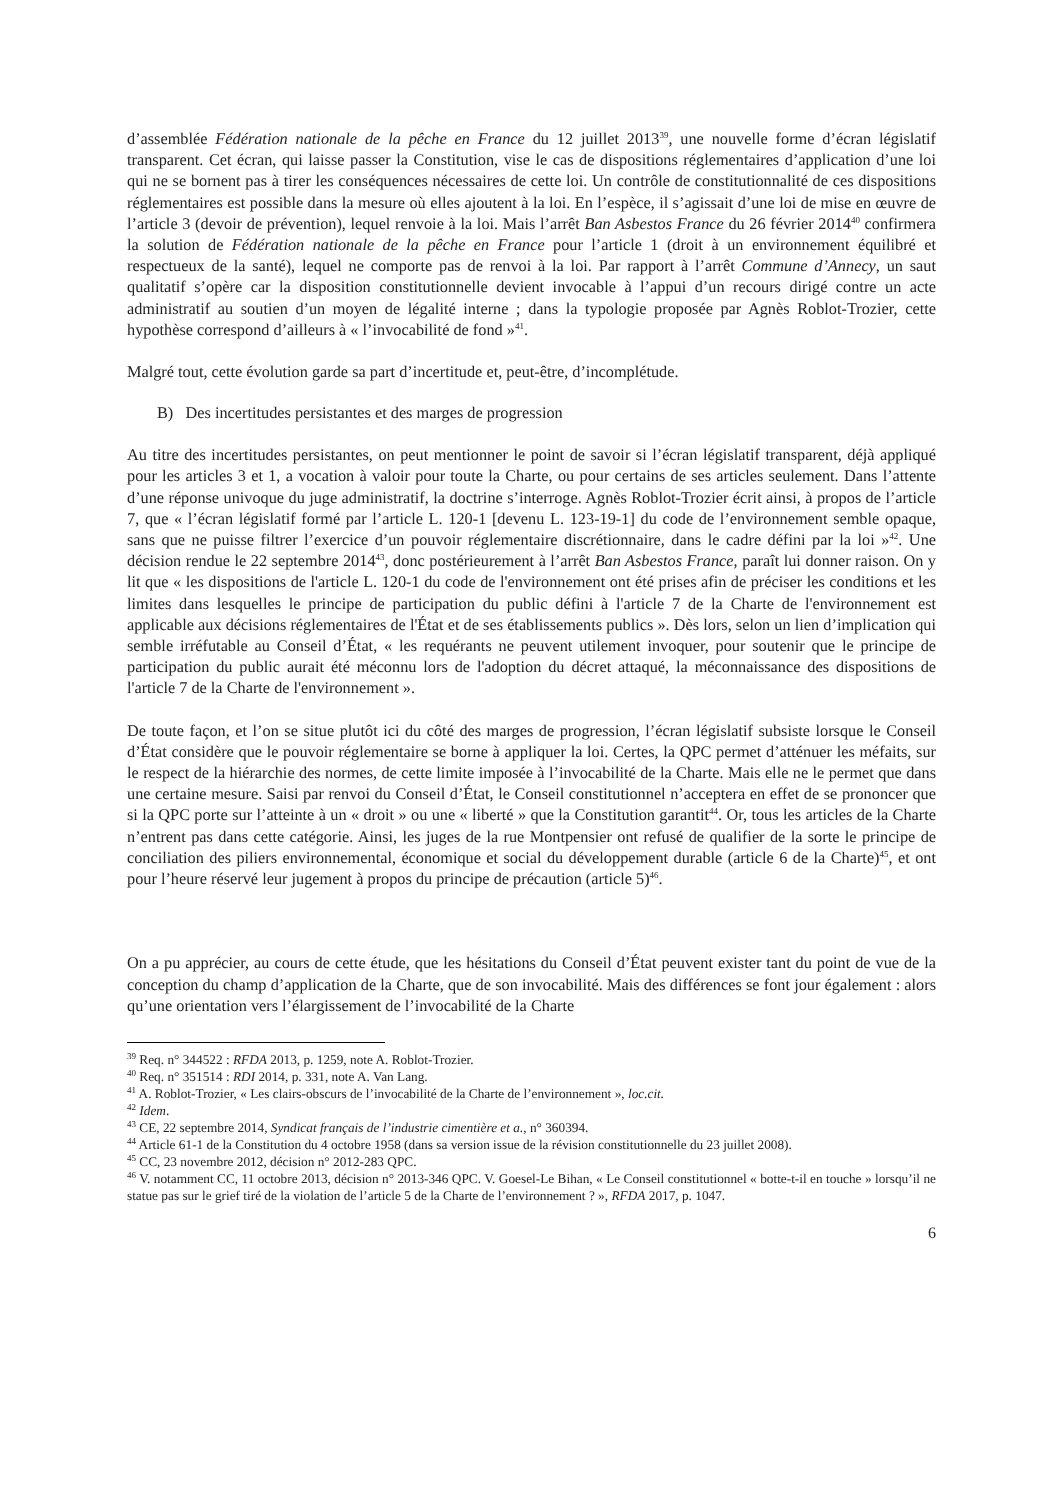d’assemblée Fédération nationale de la pêche en France du 12 juillet 2013<sup>39</sup>, une nouvelle forme d’écran législatif transparent. Cet écran, qui laisse passer la Constitution, vise le cas de dispositions réglementaires d’application d’une loi qui ne se bornent pas à tirer les conséquences nécessaires de cette loi. Un contrôle de constitutionnalité de ces dispositions réglementaires est possible dans la mesure où elles ajoutent à la loi. En l’espèce, il s’agissait d’une loi de mise en œuvre de l’article 3 (devoir de prévention), lequel renvoie à la loi. Mais l’arrêt Ban Asbestos France du 26 février 2014<sup>40</sup> confirmera la solution de Fédération nationale de la pêche en France pour l’article 1 (droit à un environnement équilibré et respectueux de la santé), lequel ne comporte pas de renvoi à la loi. Par rapport à l’arrêt Commune d’Annecy, un saut qualitatif s’opère car la disposition constitutionnelle devient invocable à l’appui d’un recours dirigé contre un acte administratif au soutien d’un moyen de légalité interne ; dans la typologie proposée par Agnès Roblot-Trozier, cette hypothèse correspond d’ailleurs à « l’invocabilité de fond »<sup>41</sup>.
Malgré tout, cette évolution garde sa part d’incertitude et, peut-être, d’incomplétude.
B) Des incertitudes persistantes et des marges de progression
Au titre des incertitudes persistantes, on peut mentionner le point de savoir si l’écran législatif transparent, déjà appliqué pour les articles 3 et 1, a vocation à valoir pour toute la Charte, ou pour certains de ses articles seulement. Dans l’attente d’une réponse univoque du juge administratif, la doctrine s’interroge. Agnès Roblot-Trozier écrit ainsi, à propos de l’article 7, que « l’écran législatif formé par l’article L. 120-1 [devenu L. 123-19-1] du code de l’environnement semble opaque, sans que ne puisse filtrer l’exercice d’un pouvoir réglementaire discrétionnaire, dans le cadre défini par la loi »<sup>42</sup>. Une décision rendue le 22 septembre 2014<sup>43</sup>, donc postérieurement à l’arrêt Ban Asbestos France, paraît lui donner raison. On y lit que « les dispositions de l'article L. 120-1 du code de l'environnement ont été prises afin de préciser les conditions et les limites dans lesquelles le principe de participation du public défini à l'article 7 de la Charte de l'environnement est applicable aux décisions réglementaires de l'État et de ses établissements publics ». Dès lors, selon un lien d’implication qui semble irréfutable au Conseil d’État, « les requérants ne peuvent utilement invoquer, pour soutenir que le principe de participation du public aurait été méconnu lors de l'adoption du décret attaqué, la méconnaissance des dispositions de l'article 7 de la Charte de l'environnement ».
De toute façon, et l’on se situe plutôt ici du côté des marges de progression, l’écran législatif subsiste lorsque le Conseil d’État considère que le pouvoir réglementaire se borne à appliquer la loi. Certes, la QPC permet d’atténuer les méfaits, sur le respect de la hiérarchie des normes, de cette limite imposée à l’invocabilité de la Charte. Mais elle ne le permet que dans une certaine mesure. Saisi par renvoi du Conseil d’État, le Conseil constitutionnel n’acceptera en effet de se prononcer que si la QPC porte sur l’atteinte à un « droit » ou une « liberté » que la Constitution garantit<sup>44</sup>. Or, tous les articles de la Charte n’entrent pas dans cette catégorie. Ainsi, les juges de la rue Montpensier ont refusé de qualifier de la sorte le principe de conciliation des piliers environnemental, économique et social du développement durable (article 6 de la Charte)<sup>45</sup>, et ont pour l’heure réservé leur jugement à propos du principe de précaution (article 5)<sup>46</sup>.
On a pu apprécier, au cours de cette étude, que les hésitations du Conseil d’État peuvent exister tant du point de vue de la conception du champ d’application de la Charte, que de son invocabilité. Mais des différences se font jour également : alors qu’une orientation vers l’élargissement de l’invocabilité de la Charte
<sup>39</sup> Req. n° 344522 : RFDA 2013, p. 1259, note A. Roblot-Trozier.
<sup>40</sup> Req. n° 351514 : RDI 2014, p. 331, note A. Van Lang.
<sup>41</sup> A. Roblot-Trozier, « Les clairs-obscurs de l’invocabilité de la Charte de l’environnement », loc.cit.
<sup>42</sup> Idem.
<sup>43</sup> CE, 22 septembre 2014, Syndicat français de l’industrie cimentière et a., n° 360394.
<sup>44</sup> Article 61-1 de la Constitution du 4 octobre 1958 (dans sa version issue de la révision constitutionnelle du 23 juillet 2008).
<sup>45</sup> CC, 23 novembre 2012, décision n° 2012-283 QPC.
<sup>46</sup> V. notamment CC, 11 octobre 2013, décision n° 2013-346 QPC. V. Goesel-Le Bihan, « Le Conseil constitutionnel « botte-t-il en touche » lorsqu’il ne statue pas sur le grief tiré de la violation de l’article 5 de la Charte de l’environnement ? », RFDA 2017, p. 1047.
6